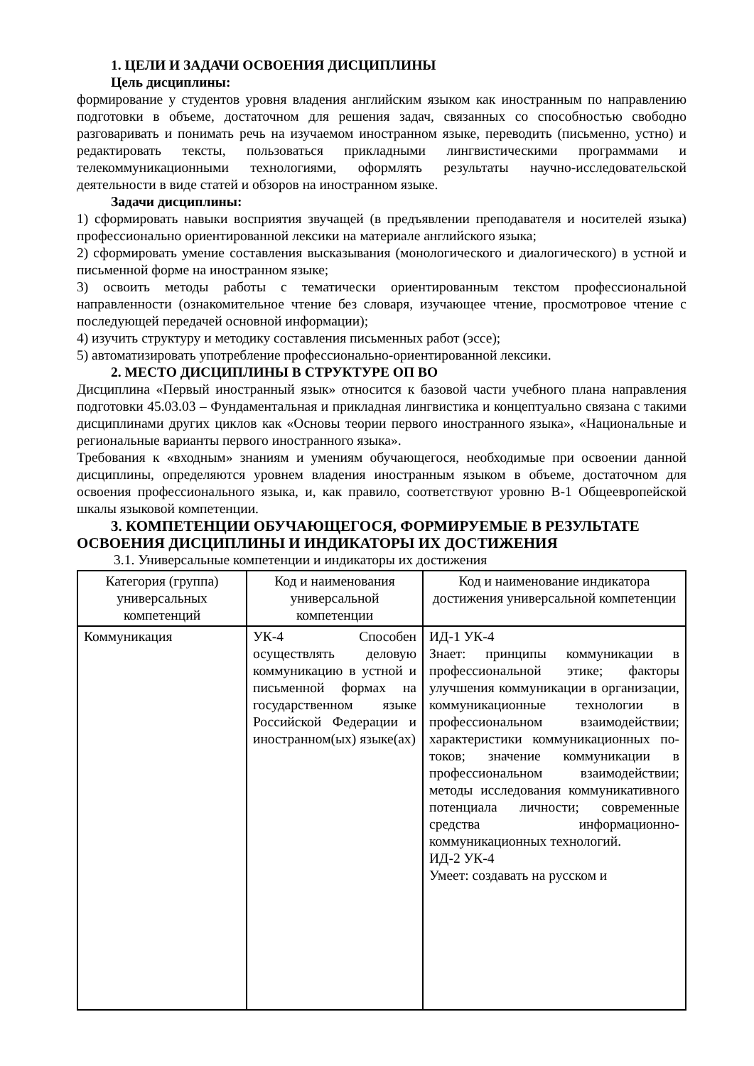1. ЦЕЛИ И ЗАДАЧИ ОСВОЕНИЯ ДИСЦИПЛИНЫ
Цель дисциплины:
формирование у студентов уровня владения английским языком как иностранным по направлению подготовки в объеме, достаточном для решения задач, связанных со способностью свободно разговаривать и понимать речь на изучаемом иностранном языке, переводить (письменно, устно) и редактировать тексты, пользоваться прикладными лингвистическими программами и телекоммуникационными технологиями, оформлять результаты научно-исследовательской деятельности в виде статей и обзоров на иностранном языке.
Задачи дисциплины:
1) сформировать навыки восприятия звучащей (в предъявлении преподавателя и носителей языка) профессионально ориентированной лексики на материале английского языка;
2) сформировать умение составления высказывания (монологического и диалогического) в устной и письменной форме на иностранном языке;
3) освоить методы работы с тематически ориентированным текстом профессиональной направленности (ознакомительное чтение без словаря, изучающее чтение, просмотровое чтение с последующей передачей основной информации);
4) изучить структуру и методику составления письменных работ (эссе);
5) автоматизировать употребление профессионально-ориентированной лексики.
2. МЕСТО ДИСЦИПЛИНЫ В СТРУКТУРЕ ОП ВО
Дисциплина «Первый иностранный язык» относится к базовой части учебного плана направления подготовки 45.03.03 – Фундаментальная и прикладная лингвистика и концептуально связана с такими дисциплинами других циклов как «Основы теории первого иностранного языка», «Национальные и региональные варианты первого иностранного языка».
Требования к «входным» знаниям и умениям обучающегося, необходимые при освоении данной дисциплины, определяются уровнем владения иностранным языком в объеме, достаточном для освоения профессионального языка, и, как правило, соответствуют уровню В-1 Общеевропейской шкалы языковой компетенции.
3. КОМПЕТЕНЦИИ ОБУЧАЮЩЕГОСЯ, ФОРМИРУЕМЫЕ В РЕЗУЛЬТАТЕ
ОСВОЕНИЯ ДИСЦИПЛИНЫ И ИНДИКАТОРЫ ИХ ДОСТИЖЕНИЯ
3.1. Универсальные компетенции и индикаторы их достижения
| Категория (группа) универсальных компетенций | Код и наименования универсальной компетенции | Код и наименование индикатора достижения универсальной компетенции |
| --- | --- | --- |
| Коммуникация | УК-4 Способен осуществлять деловую коммуникацию в устной и письменной формах на государственном языке Российской Федерации и иностранном(ых) языке(ах) | ИД-1 УК-4 Знает: принципы коммуникации в профессиональной этике; факторы улучшения коммуникации в организации, коммуникационные технологии в профессиональном взаимодействии; характеристики коммуникационных по- токов; значение коммуникации в профессиональном взаимодействии; методы исследования коммуникативного потенциала личности; современные средства информационно-коммуникационных технологий. ИД-2 УК-4 Умеет: создавать на русском и |